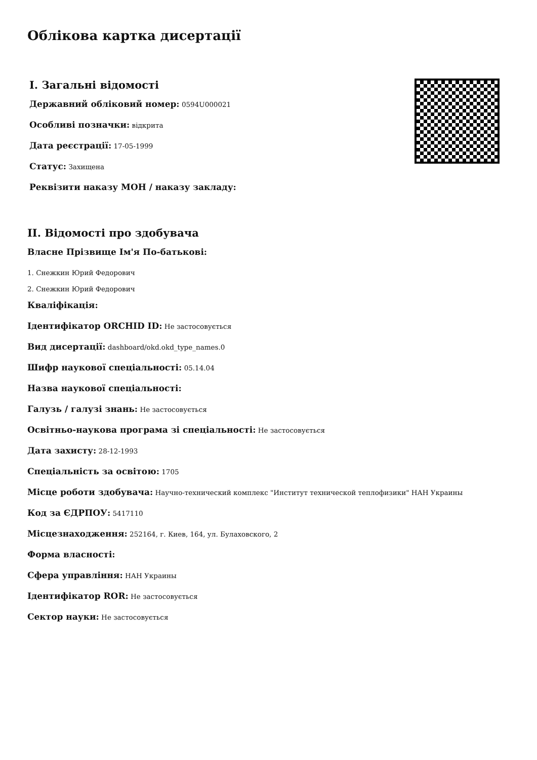Облікова картка дисертації
I. Загальні відомості
Державний обліковий номер: 0594U000021
Особливі позначки: відкрита
Дата реєстрації: 17-05-1999
Статус: Захищена
Реквізити наказу МОН / наказу закладу:
II. Відомості про здобувача
Власне Прізвище Ім'я По-батькові:
1. Снежкин Юрий Федорович
2. Снежкин Юрий Федорович
Кваліфікація:
Ідентифікатор ORCHID ID: Не застосовується
Вид дисертації: dashboard/okd.okd_type_names.0
Шифр наукової спеціальності: 05.14.04
Назва наукової спеціальності:
Галузь / галузі знань: Не застосовується
Освітньо-наукова програма зі спеціальності: Не застосовується
Дата захисту: 28-12-1993
Спеціальність за освітою: 1705
Місце роботи здобувача: Научно-технический комплекс "Институт технической теплофизики" НАН Украины
Код за ЄДРПОУ: 5417110
Місцезнаходження: 252164, г. Киев, 164, ул. Булаховского, 2
Форма власності:
Сфера управління: НАН Украины
Ідентифікатор ROR: Не застосовується
Сектор науки: Не застосовується